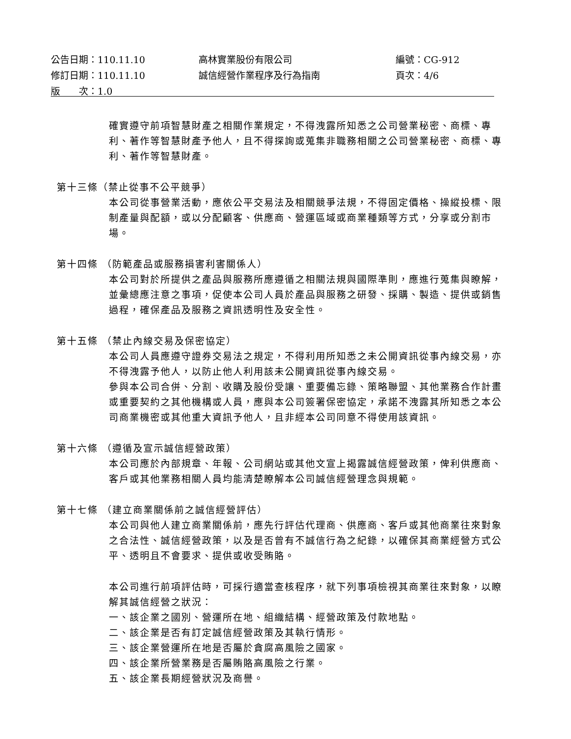公告日期：110.11.10 高林實業股份有限公司 編號：CG-912
修訂日期：110.11.10 誠信經營作業程序及行為指南 頁次：4/6
版　　次：1.0
確實遵守前項智慧財產之相關作業規定，不得洩露所知悉之公司營業秘密、商標、專利、著作等智慧財產予他人，且不得探詢或蒐集非職務相關之公司營業秘密、商標、專利、著作等智慧財產。
第十三條（禁止從事不公平競爭）
本公司從事營業活動，應依公平交易法及相關競爭法規，不得固定價格、操縱投標、限制產量與配額，或以分配顧客、供應商、營運區域或商業種類等方式，分享或分割市場。
第十四條 （防範產品或服務損害利害關係人）
本公司對於所提供之產品與服務所應遵循之相關法規與國際準則，應進行蒐集與瞭解，並彙總應注意之事項，促使本公司人員於產品與服務之研發、採購、製造、提供或銷售過程，確保產品及服務之資訊透明性及安全性。
第十五條 （禁止內線交易及保密協定）
本公司人員應遵守證券交易法之規定，不得利用所知悉之未公開資訊從事內線交易，亦不得洩露予他人，以防止他人利用該未公開資訊從事內線交易。
參與本公司合併、分割、收購及股份受讓、重要備忘錄、策略聯盟、其他業務合作計畫或重要契約之其他機構或人員，應與本公司簽署保密協定，承諾不洩露其所知悉之本公司商業機密或其他重大資訊予他人，且非經本公司同意不得使用該資訊。
第十六條 （遵循及宣示誠信經營政策）
本公司應於內部規章、年報、公司網站或其他文宣上揭露誠信經營政策，俾利供應商、客戶或其他業務相關人員均能清楚瞭解本公司誠信經營理念與規範。
第十七條 （建立商業關係前之誠信經營評估）
本公司與他人建立商業關係前，應先行評估代理商、供應商、客戶或其他商業往來對象之合法性、誠信經營政策，以及是否曾有不誠信行為之紀錄，以確保其商業經營方式公平、透明且不會要求、提供或收受賄賂。
本公司進行前項評估時，可採行適當查核程序，就下列事項檢視其商業往來對象，以瞭解其誠信經營之狀況：
一、該企業之國別、營運所在地、組織結構、經營政策及付款地點。
二、該企業是否有訂定誠信經營政策及其執行情形。
三、該企業營運所在地是否屬於貪腐高風險之國家。
四、該企業所營業務是否屬賄賂高風險之行業。
五、該企業長期經營狀況及商譽。